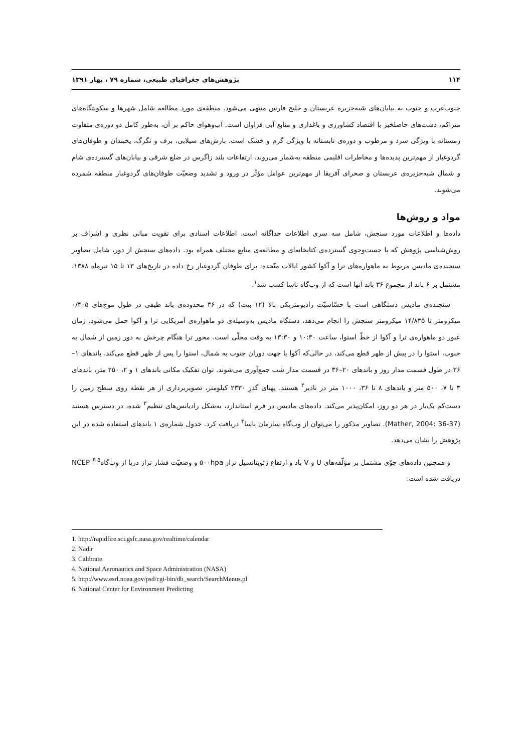۱۱۴ پژوهش‌های جغرافیای طبیعی، شماره ۷۹ ، بهار ۱۳۹۱
جنوب‌غرب و جنوب به بیابان‌های شبه‌جزیره عربستان و خلیج فارس منتهی می‌شود. منطقه‌ی مورد مطالعه شامل شهرها و سکونتگاه‌های متراکم، دشت‌های حاصلخیز با اقتصاد کشاورزی و باغداری و منابع آبی فراوان است. آب‌وهوای حاکم بر آن، به‌طور کامل دو دوره‌ی متفاوت زمستانه با ویژگی سرد و مرطوب و دوره‌ی تابستانه با ویژگی گرم و خشک است. بارش‌های سیلابی، برف و تگرگ، یخبندان و طوفان‌های گردوغبار از مهم‌ترین پدیده‌ها و مخاطرات اقلیمی منطقه به‌شمار می‌روند. ارتفاعات بلند زاگرس در ضلع شرقی و بیابان‌های گسترده‌ی شام و شمال شبه‌جزیره‌ی عربستان و صحرای آفریقا از مهم‌ترین عوامل مؤثّر در ورود و تشدید وضعیّت طوفان‌های گردوغبار منطقه شمرده می‌شوند.
مواد و روش‌ها
داده‌ها و اطلاعات مورد سنجش، شامل سه سری اطلاعات جداگانه است. اطلاعات اسنادی برای تقویت مبانی نظری و اشراف بر روش‌شناسی پژوهش که با جست‌وجوی گسترده‌ی کتابخانه‌ای و مطالعه‌ی منابع مختلف همراه بود. داده‌های سنجش از دور، شامل تصاویر سنجنده‌ی مادیس مربوط به ماهواره‌های ترا و آکوا کشور ایالات متّحده، برای طوفان گردوغبار رخ داده در تاریخ‌های ۱۳ تا ۱۵ تیرماه ۱۳۸۸، مشتمل بر ۶ باند از مجموع ۳۶ باند آنها است که از وب‌گاه ناسا کسب شد<sup>۱</sup>.
سنجنده‌ی مادیس دستگاهی است با حسّاسیّت رادیومتریکی بالا (۱۲ بیت) که در ۳۶ محدوده‌ی باند طیفی در طول موج‌های ۰/۴۰۵ میکرومتر تا ۱۴/۸۳۵ میکرومتر سنجش را انجام می‌دهد، دستگاه مادیس به‌وسیله‌ی دو ماهواره‌ی آمریکایی ترا و آکوا حمل می‌شود. زمان عبور دو ماهواره‌ی ترا و آکوا از خطّ استوا، ساعت ۱۰:۳۰ و ۱۳:۳۰ به وقت محلّی است. محور ترا هنگام چرخش به دور زمین از شمال به جنوب، استوا را در پیش از ظهر قطع می‌کند، در حالی‌که آکوا با جهت دوران جنوب به شمال، استوا را پس از ظهر قطع می‌کند. باندهای ۱–۳۶ در طول قسمت مدار روز و باندهای ۲۰–۳۶ در قسمت مدار شب جمع‌آوری می‌شوند. توان تفکیک مکانی باندهای ۱ و ۲، ۲۵۰ متر، باندهای ۳ تا ۷، ۵۰۰ متر و باندهای ۸ تا ۳۶، ۱۰۰۰ متر در نادیر<sup>۲</sup> هستند. پهنای گذرِ ۲۳۳۰ کیلومتر، تصویربرداری از هر نقطه روی سطح زمین را دست‌کم یک‌بار در هر دو روز، امکان‌پذیر می‌کند. داده‌های مادیس در فرم استاندارد، به‌شکل رادیانس‌های تنظیم<sup>۳</sup> شده، در دسترس هستند (Mather, 2004: 36-37). تصاویر مذکور را می‌توان از وب‌گاه سازمان ناسا<sup>۴</sup> دریافت کرد. جدول شماره‌ی ۱ باندهای استفاده شده در این پژوهش را نشان می‌دهد.
و همچنین داده‌های جوّی مشتمل بر مؤلّفه‌های U و V باد و ارتفاع ژئوپتانسیل تراز ۵۰۰hpa و وضعیّت فشار تراز دریا از وب‌گاه<sup>۵</sup> NCEP <sup>۶</sup> دریافت شده است.
1. http://rapidfire.sci.gsfc.nasa.gov/realtime/calendar
2. Nadir
3. Calibrate
4. National Aeronautics and Space Administration (NASA)
5. http://www.esrl.noaa.gov/psd/cgi-bin/db_search/SearchMenus.pl
6. National Center for Environment Predicting